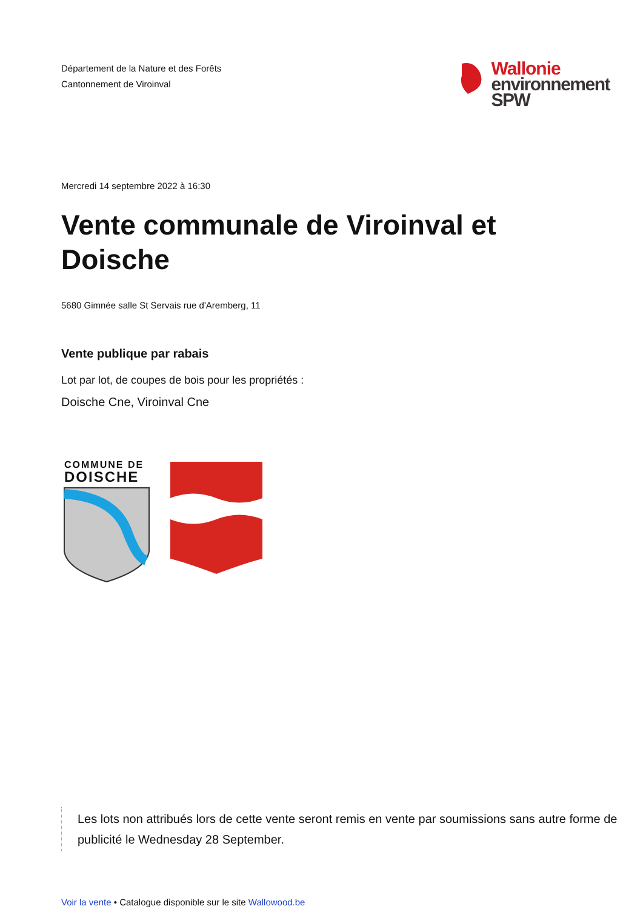Département de la Nature et des Forêts
Cantonnement de Viroinval
Wallonie
environnement
SPW
Mercredi 14 septembre 2022 à 16:30
Vente communale de Viroinval et Doische
5680 Gimnée salle St Servais rue d'Aremberg, 11
Vente publique par rabais
Lot par lot, de coupes de bois pour les propriétés :
Doische Cne, Viroinval Cne
COMMUNE DE
DOISCHE
Les lots non attribués lors de cette vente seront remis en vente par soumissions sans autre forme de publicité le Wednesday 28 September.
Voir la vente • Catalogue disponible sur le site Wallowood.be